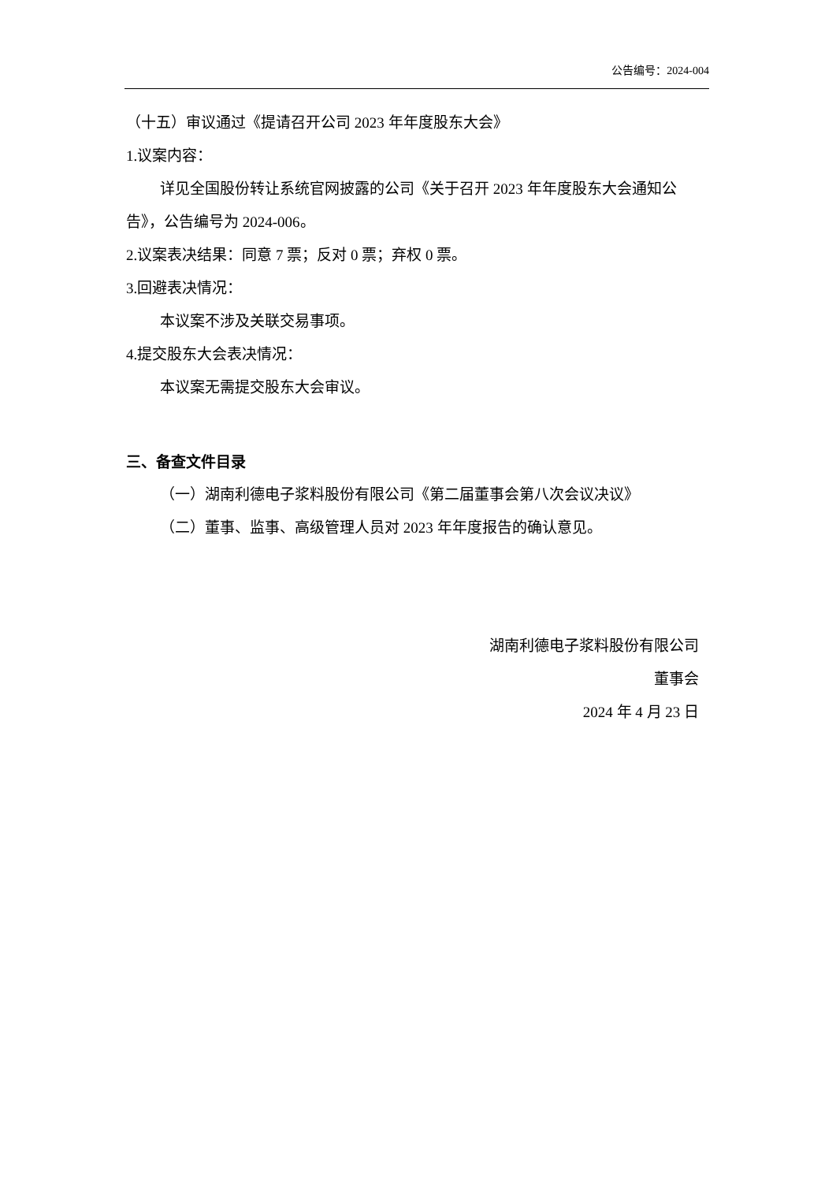公告编号：2024-004
（十五）审议通过《提请召开公司 2023 年年度股东大会》
1.议案内容：
详见全国股份转让系统官网披露的公司《关于召开 2023 年年度股东大会通知公告》，公告编号为 2024-006。
2.议案表决结果：同意 7 票；反对 0 票；弃权 0 票。
3.回避表决情况：
本议案不涉及关联交易事项。
4.提交股东大会表决情况：
本议案无需提交股东大会审议。
三、备查文件目录
（一）湖南利德电子浆料股份有限公司《第二届董事会第八次会议决议》
（二）董事、监事、高级管理人员对 2023 年年度报告的确认意见。
湖南利德电子浆料股份有限公司
董事会
2024 年 4 月 23 日